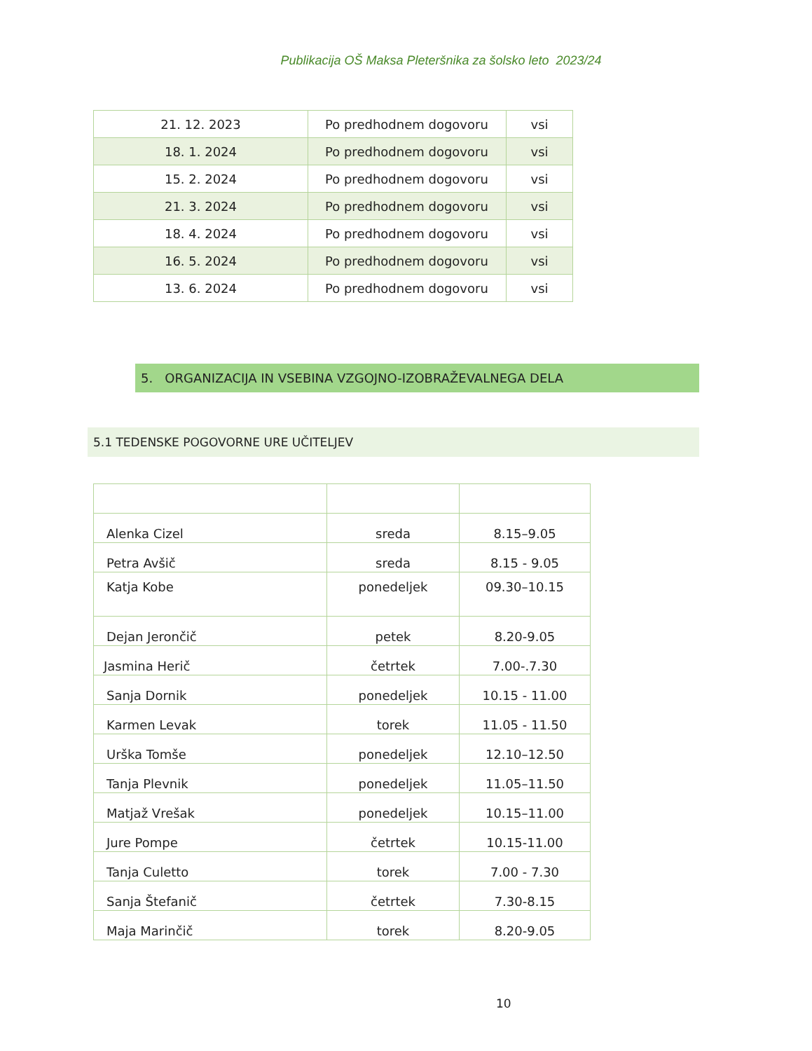Publikacija OŠ Maksa Pleteršnika za šolsko leto 2023/24
| 21. 12. 2023 | Po predhodnem dogovoru | vsi |
| 18. 1. 2024 | Po predhodnem dogovoru | vsi |
| 15. 2. 2024 | Po predhodnem dogovoru | vsi |
| 21. 3. 2024 | Po predhodnem dogovoru | vsi |
| 18. 4. 2024 | Po predhodnem dogovoru | vsi |
| 16. 5. 2024 | Po predhodnem dogovoru | vsi |
| 13. 6. 2024 | Po predhodnem dogovoru | vsi |
5. ORGANIZACIJA IN VSEBINA VZGOJNO-IZOBRAŽEVALNEGA DELA
5.1 TEDENSKE POGOVORNE URE UČITELJEV
| Alenka Cizel | sreda | 8.15–9.05 |
| Petra Avšič | sreda | 8.15 - 9.05 |
| Katja Kobe | ponedeljek | 09.30–10.15 |
| Dejan Jerončič | petek | 8.20-9.05 |
| Jasmina Herič | četrtek | 7.00-.7.30 |
| Sanja Dornik | ponedeljek | 10.15 - 11.00 |
| Karmen Levak | torek | 11.05 - 11.50 |
| Urška Tomše | ponedeljek | 12.10–12.50 |
| Tanja Plevnik | ponedeljek | 11.05–11.50 |
| Matjaž Vrešak | ponedeljek | 10.15–11.00 |
| Jure Pompe | četrtek | 10.15-11.00 |
| Tanja Culetto | torek | 7.00 - 7.30 |
| Sanja Štefanič | četrtek | 7.30-8.15 |
| Maja Marinčič | torek | 8.20-9.05 |
10